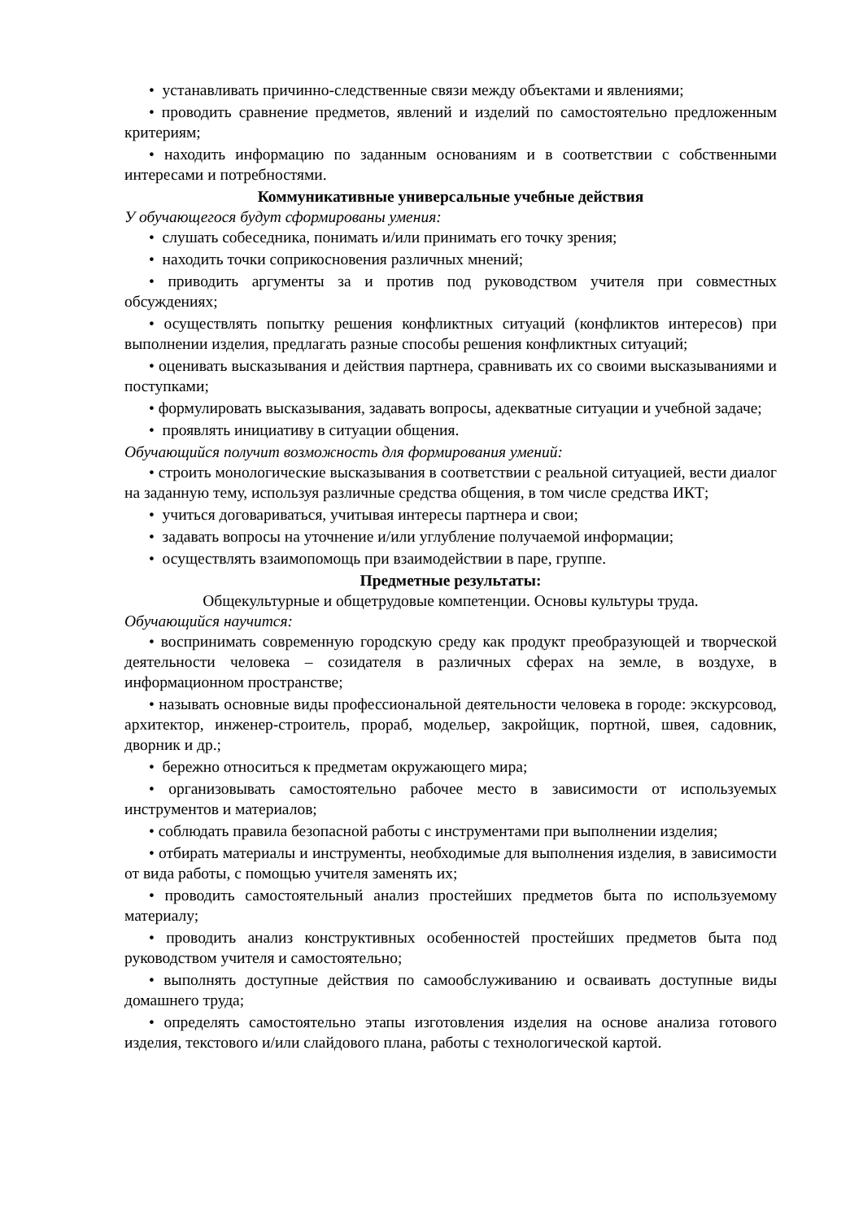• устанавливать причинно-следственные связи между объектами и явлениями;
• проводить сравнение предметов, явлений и изделий по самостоятельно предложенным критериям;
• находить информацию по заданным основаниям и в соответствии с собственными интересами и потребностями.
Коммуникативные универсальные учебные действия
У обучающегося будут сформированы умения:
• слушать собеседника, понимать и/или принимать его точку зрения;
• находить точки соприкосновения различных мнений;
• приводить аргументы за и против под руководством учителя при совместных обсуждениях;
• осуществлять попытку решения конфликтных ситуаций (конфликтов интересов) при выполнении изделия, предлагать разные способы решения конфликтных ситуаций;
• оценивать высказывания и действия партнера, сравнивать их со своими высказываниями и поступками;
• формулировать высказывания, задавать вопросы, адекватные ситуации и учебной задаче;
• проявлять инициативу в ситуации общения.
Обучающийся получит возможность для формирования умений:
• строить монологические высказывания в соответствии с реальной ситуацией, вести диалог на заданную тему, используя различные средства общения, в том числе средства ИКТ;
• учиться договариваться, учитывая интересы партнера и свои;
• задавать вопросы на уточнение и/или углубление получаемой информации;
• осуществлять взаимопомощь при взаимодействии в паре, группе.
Предметные результаты:
Общекультурные и общетрудовые компетенции. Основы культуры труда.
Обучающийся научится:
• воспринимать современную городскую среду как продукт преобразующей и творческой деятельности человека – созидателя в различных сферах на земле, в воздухе, в информационном пространстве;
• называть основные виды профессиональной деятельности человека в городе: экскурсовод, архитектор, инженер-строитель, прораб, модельер, закройщик, портной, швея, садовник, дворник и др.;
• бережно относиться к предметам окружающего мира;
• организовывать самостоятельно рабочее место в зависимости от используемых инструментов и материалов;
• соблюдать правила безопасной работы с инструментами при выполнении изделия;
• отбирать материалы и инструменты, необходимые для выполнения изделия, в зависимости от вида работы, с помощью учителя заменять их;
• проводить самостоятельный анализ простейших предметов быта по используемому материалу;
• проводить анализ конструктивных особенностей простейших предметов быта под руководством учителя и самостоятельно;
• выполнять доступные действия по самообслуживанию и осваивать доступные виды домашнего труда;
• определять самостоятельно этапы изготовления изделия на основе анализа готового изделия, текстового и/или слайдового плана, работы с технологической картой.